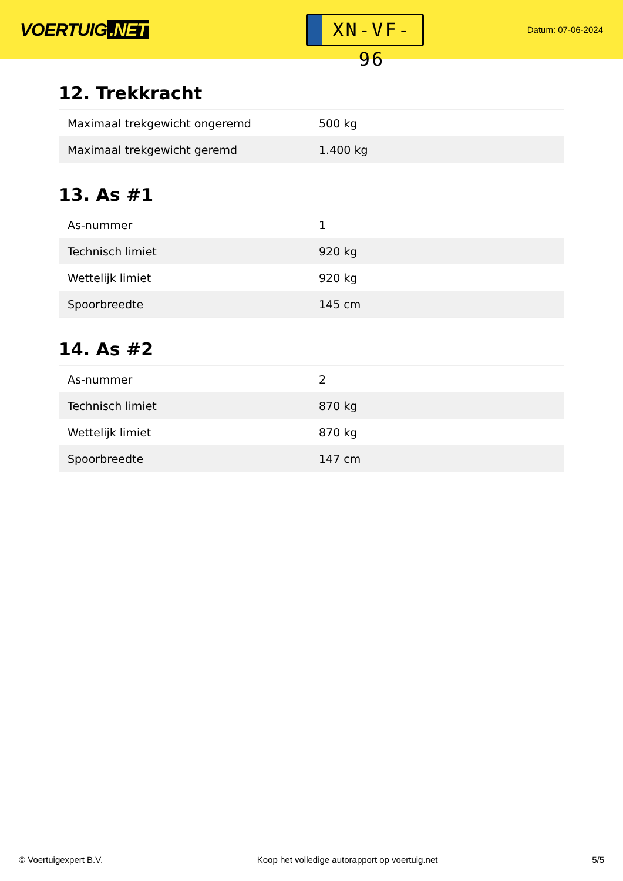VOERTUIG.NET
XN-VF-96
Datum: 07-06-2024
12. Trekkracht
| Maximaal trekgewicht ongeremd | 500 kg |
| Maximaal trekgewicht geremd | 1.400 kg |
13. As #1
| As-nummer | 1 |
| Technisch limiet | 920 kg |
| Wettelijk limiet | 920 kg |
| Spoorbreedte | 145 cm |
14. As #2
| As-nummer | 2 |
| Technisch limiet | 870 kg |
| Wettelijk limiet | 870 kg |
| Spoorbreedte | 147 cm |
© Voertuigexpert B.V. Koop het volledige autorapport op voertuig.net 5/5